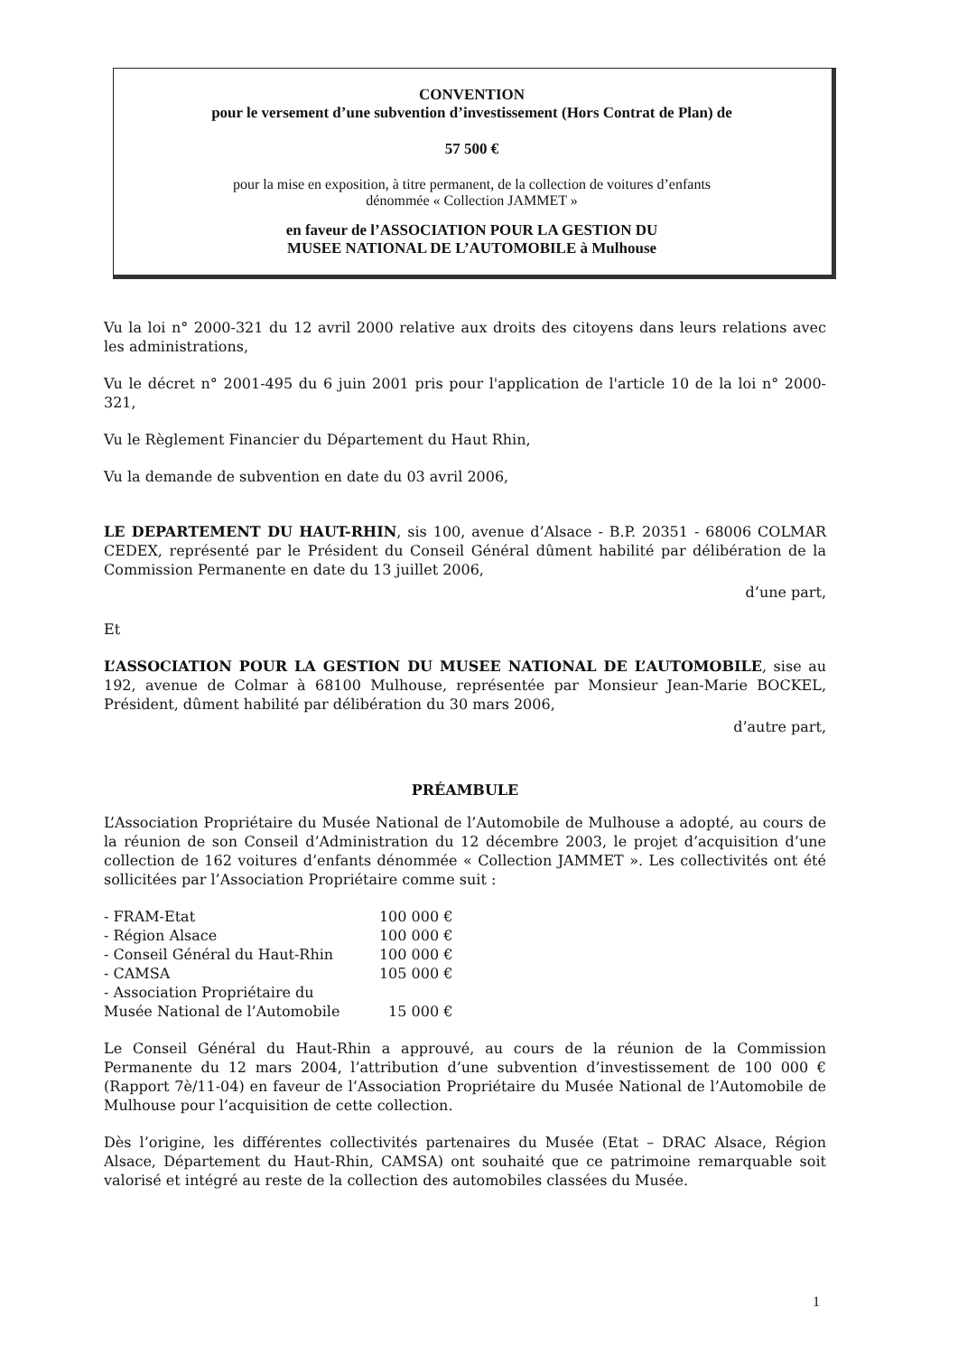CONVENTION
pour le versement d’une subvention d’investissement (Hors Contrat de Plan) de
57 500 €
pour la mise en exposition, à titre permanent, de la collection de voitures d’enfants
dénommée « Collection JAMMET »
en faveur de l’ASSOCIATION POUR LA GESTION DU
MUSEE NATIONAL DE L’AUTOMOBILE à Mulhouse
Vu la loi n° 2000-321 du 12 avril 2000 relative aux droits des citoyens dans leurs relations avec les administrations,
Vu le décret n° 2001-495 du 6 juin 2001 pris pour l'application de l'article 10 de la loi n° 2000-321,
Vu le Règlement Financier du Département du Haut Rhin,
Vu la demande de subvention en date du 03 avril 2006,
LE DEPARTEMENT DU HAUT-RHIN, sis 100, avenue d’Alsace - B.P. 20351 - 68006 COLMAR CEDEX, représenté par le Président du Conseil Général dûment habilité par délibération de la Commission Permanente en date du 13 juillet 2006,
d’une part,
Et
L’ASSOCIATION POUR LA GESTION DU MUSEE NATIONAL DE L’AUTOMOBILE, sise au 192, avenue de Colmar à 68100 Mulhouse, représentée par Monsieur Jean-Marie BOCKEL, Président, dûment habilité par délibération du 30 mars 2006,
d’autre part,
PRÉAMBULE
L’Association Propriétaire du Musée National de l’Automobile de Mulhouse a adopté, au cours de la réunion de son Conseil d’Administration du 12 décembre 2003, le projet d’acquisition d’une collection de 162 voitures d’enfants dénommée « Collection JAMMET ». Les collectivités ont été sollicitées par l’Association Propriétaire comme suit :
| - FRAM-Etat | 100 000 € |
| - Région Alsace | 100 000 € |
| - Conseil Général du Haut-Rhin | 100 000 € |
| - CAMSA | 105 000 € |
| - Association Propriétaire du Musée National de l’Automobile | 15 000 € |
Le Conseil Général du Haut-Rhin a approuvé, au cours de la réunion de la Commission Permanente du 12 mars 2004, l’attribution d’une subvention d’investissement de 100 000 € (Rapport 7è/11-04) en faveur de l’Association Propriétaire du Musée National de l’Automobile de Mulhouse pour l’acquisition de cette collection.
Dès l’origine, les différentes collectivités partenaires du Musée (Etat – DRAC Alsace, Région Alsace, Département du Haut-Rhin, CAMSA) ont souhaité que ce patrimoine remarquable soit valorisé et intégré au reste de la collection des automobiles classées du Musée.
1